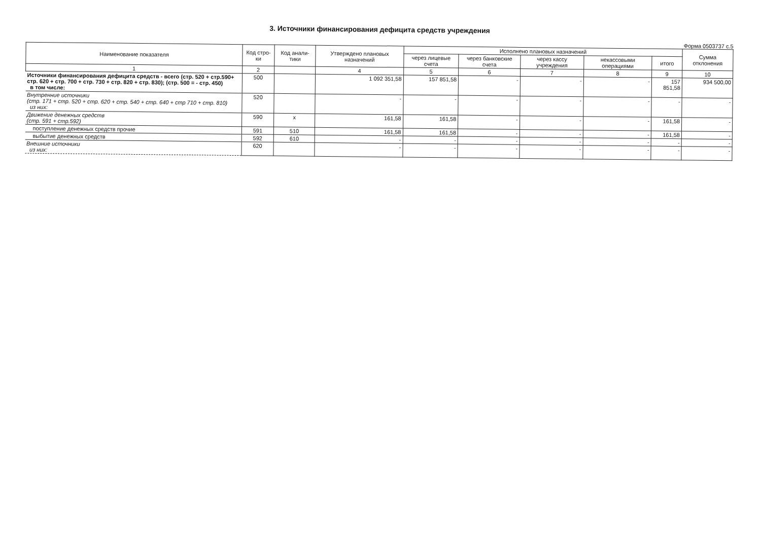3. Источники финансирования дефицита средств учреждения
Форма 0503737 с.5
| Наименование показателя | Код стро-ки | Код анали-тики | Утверждено плановых назначений | Исполнено плановых назначений | | | | | Сумма отклонения |
| --- | --- | --- | --- | --- | --- | --- | --- | --- | --- |
| | | | | через лицевые счета | через банковские счета | через кассу учреждения | некассовыми операциями | итого | |
| 1 | 2 | | 4 | 5 | 6 | 7 | 8 | 9 | 10 |
| Источники финансирования дефицита средств - всего (стр. 520 + стр.590+ стр. 620 + стр. 700 + стр. 730 + стр. 820 + стр. 830); (стр. 500 = - стр. 450) в том числе: | 500 | | 1 092 351,58 | 157 851,58 | - | - | - | 157 851,58 | 934 500,00 |
| Внутренние источники (стр. 171 + стр. 520 + стр. 620 + стр. 540 + стр. 640 + стр 710 + стр. 810) из них: | 520 | | - | - | - | - | - | - | - |
| Движение денежных средств (стр. 591 + стр.592) | 590 | х | 161,58 | 161,58 | - | - | - | 161,58 | - |
| поступление денежных средств прочие | 591 | 510 | 161,58 | 161,58 | - | - | - | 161,58 | - |
| выбытие денежных средств | 592 | 610 | - | - | - | - | - | - | - |
| Внешние источники из них: | 620 | | - | - | - | - | - | - | - |